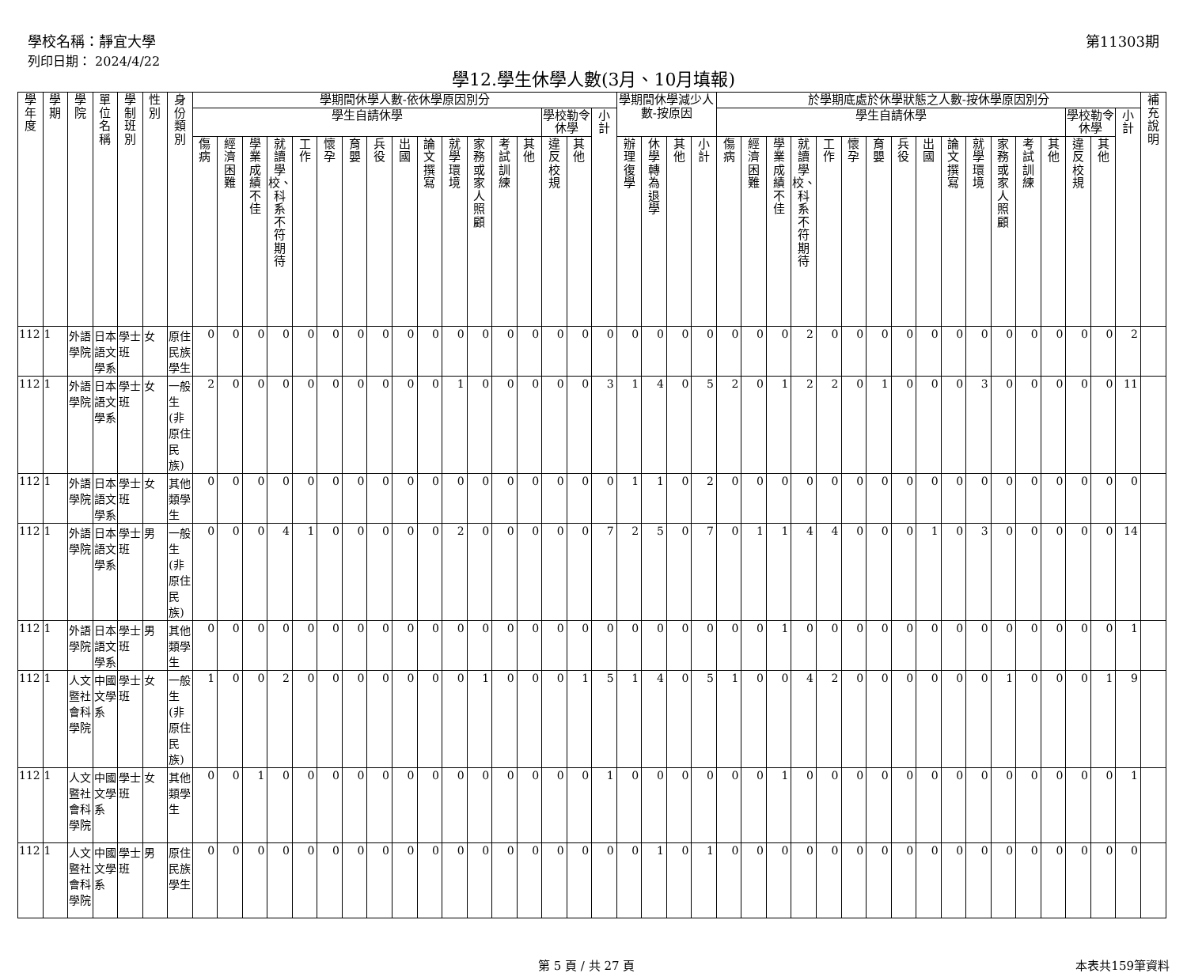學校名稱：靜宜大學
列印日期： 2024/4/22
第11303期
學12.學生休學人數(3月、10月填報)
| 學年度 | 學期 | 學院 | 單位名稱 | 學制班別 | 性別 | 身份類別 | 學期間休學人數-依休學原因別分 | | | | | | | | | | | | | | | | | 學期間休學減少人數-按原因 | | | | 於學期底處於休學狀態之人數-按休學原因別分 | | | | | | | | | | | | | | | | | 補充說明 |
| --- | --- | --- | --- | --- | --- | --- | --- | --- | --- | --- | --- | --- | --- | --- | --- | --- | --- | --- | --- | --- | --- | --- | --- | --- | --- | --- | --- | --- | --- | --- | --- | --- | --- | --- | --- | --- | --- | --- | --- | --- | --- | --- | --- | --- | --- |
| | | | | | | | 學生自請休學 | | | | | | | | | | | | | | 學校勒令休學 | | 小計 | | | | | 學生自請休學 | | | | | | | | | | | | | | 學校勒令休學 | | 小計 | |
| | | | | | | | 傷病 | 經濟困難 | 學業成績不佳 | 就讀學校、科系不符期待 | 工作 | 懷孕 | 育嬰 | 兵役 | 出國 | 論文撰寫 | 就學環境 | 家務或家人照顧 | 考試訓練 | 其他 | 違反校規 | 其他 | | 辦理復學 | 休學轉為退學 | 其他 | 小計 | 傷病 | 經濟困難 | 學業成績不佳 | 就讀學校、科系不符期待 | 工作 | 懷孕 | 育嬰 | 兵役 | 出國 | 論文撰寫 | 就學環境 | 家務或家人照顧 | 考試訓練 | 其他 | 違反校規 | 其他 | | |
| 112 | 1 | 外語學院 | 日本語文學系 | 學士班 | 女 | 原住民族學生 | 0 | 0 | 0 | 0 | 0 | 0 | 0 | 0 | 0 | 0 | 0 | 0 | 0 | 0 | 0 | 0 | 0 | 0 | 0 | 0 | 0 | 0 | 0 | 0 | 2 | 0 | 0 | 0 | 0 | 0 | 0 | 0 | 0 | 0 | 0 | 0 | 0 | 2 | |
| 112 | 1 | 外語學院 | 日本語文學系 | 學士班 | 女 | 一般生(非原住民族) | 2 | 0 | 0 | 0 | 0 | 0 | 0 | 0 | 0 | 0 | 1 | 0 | 0 | 0 | 0 | 0 | 3 | 1 | 4 | 0 | 5 | 2 | 0 | 1 | 2 | 2 | 0 | 1 | 0 | 0 | 0 | 3 | 0 | 0 | 0 | 0 | 0 | 11 | |
| 112 | 1 | 外語學院 | 日本語文學系 | 學士班 | 女 | 其他類學生 | 0 | 0 | 0 | 0 | 0 | 0 | 0 | 0 | 0 | 0 | 0 | 0 | 0 | 0 | 0 | 0 | 0 | 1 | 1 | 0 | 2 | 0 | 0 | 0 | 0 | 0 | 0 | 0 | 0 | 0 | 0 | 0 | 0 | 0 | 0 | 0 | 0 | 0 | |
| 112 | 1 | 外語學院 | 日本語文學系 | 學士班 | 男 | 一般生(非原住民族) | 0 | 0 | 0 | 4 | 1 | 0 | 0 | 0 | 0 | 0 | 2 | 0 | 0 | 0 | 0 | 0 | 7 | 2 | 5 | 0 | 7 | 0 | 1 | 1 | 4 | 4 | 0 | 0 | 0 | 1 | 0 | 3 | 0 | 0 | 0 | 0 | 0 | 14 | |
| 112 | 1 | 外語學院 | 日本語文學系 | 學士班 | 男 | 其他類學生 | 0 | 0 | 0 | 0 | 0 | 0 | 0 | 0 | 0 | 0 | 0 | 0 | 0 | 0 | 0 | 0 | 0 | 0 | 0 | 0 | 0 | 0 | 0 | 1 | 0 | 0 | 0 | 0 | 0 | 0 | 0 | 0 | 0 | 0 | 0 | 0 | 0 | 1 | |
| 112 | 1 | 人文暨社會科學院 | 中國文學系 | 學士班 | 女 | 一般生(非原住民族) | 1 | 0 | 0 | 2 | 0 | 0 | 0 | 0 | 0 | 0 | 0 | 1 | 0 | 0 | 0 | 1 | 5 | 1 | 4 | 0 | 5 | 1 | 0 | 0 | 4 | 2 | 0 | 0 | 0 | 0 | 0 | 0 | 1 | 0 | 0 | 0 | 1 | 9 | |
| 112 | 1 | 人文暨社會科學院 | 中國文學系 | 學士班 | 女 | 其他類學生 | 0 | 0 | 1 | 0 | 0 | 0 | 0 | 0 | 0 | 0 | 0 | 0 | 0 | 0 | 0 | 0 | 1 | 0 | 0 | 0 | 0 | 0 | 0 | 1 | 0 | 0 | 0 | 0 | 0 | 0 | 0 | 0 | 0 | 0 | 0 | 0 | 0 | 1 | |
| 112 | 1 | 人文暨社會科學院 | 中國文學系 | 學士班 | 男 | 原住民族學生 | 0 | 0 | 0 | 0 | 0 | 0 | 0 | 0 | 0 | 0 | 0 | 0 | 0 | 0 | 0 | 0 | 0 | 0 | 1 | 0 | 1 | 0 | 0 | 0 | 0 | 0 | 0 | 0 | 0 | 0 | 0 | 0 | 0 | 0 | 0 | 0 | 0 | 0 | |
第 5 頁 / 共 27 頁 本表共159筆資料